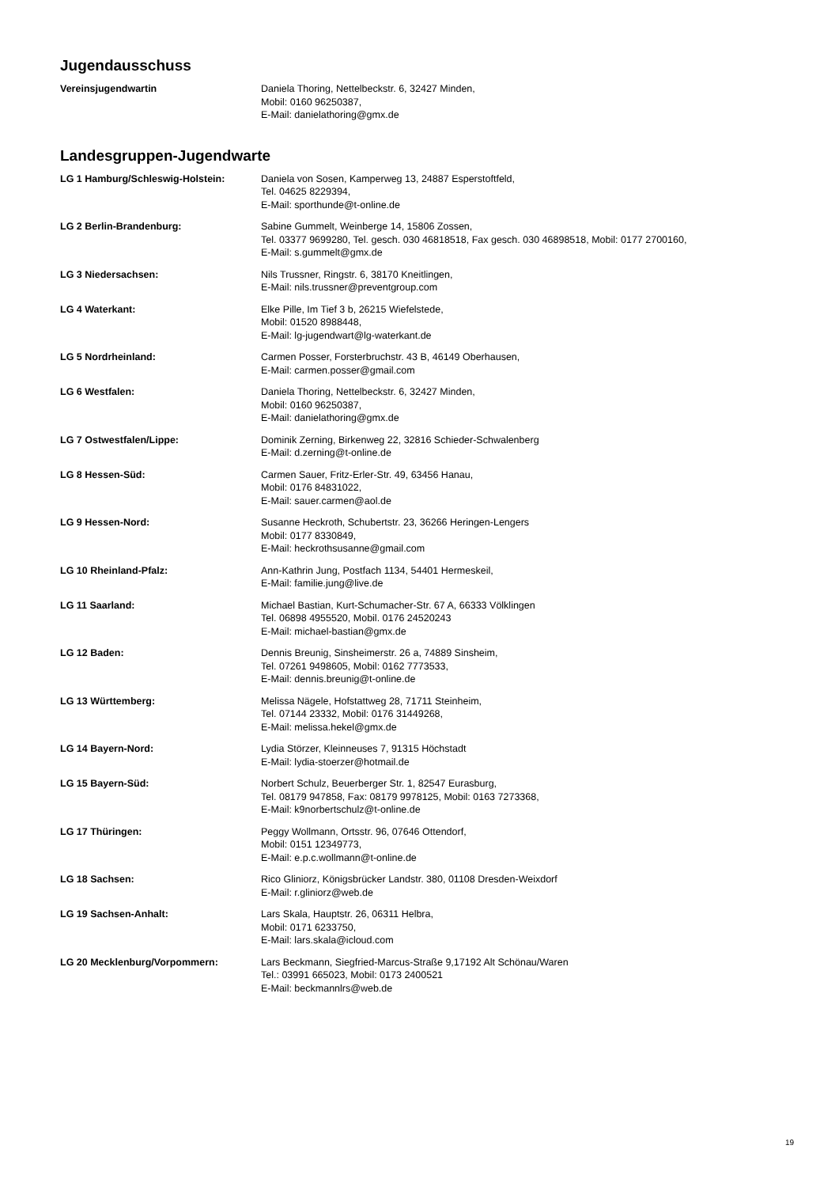Jugendausschuss
Vereinsjugendwartin Daniela Thoring, Nettelbeckstr. 6, 32427 Minden,
Mobil: 0160 96250387,
E-Mail: danielathoring@gmx.de
Landesgruppen-Jugendwarte
LG 1 Hamburg/Schleswig-Holstein: Daniela von Sosen, Kamperweg 13, 24887 Esperstoftfeld,
Tel. 04625 8229394,
E-Mail: sporthunde@t-online.de
LG 2 Berlin-Brandenburg: Sabine Gummelt, Weinberge 14, 15806 Zossen,
Tel. 03377 9699280, Tel. gesch. 030 46818518, Fax gesch. 030 46898518, Mobil: 0177 2700160,
E-Mail: s.gummelt@gmx.de
LG 3 Niedersachsen: Nils Trussner, Ringstr. 6, 38170 Kneitlingen,
E-Mail: nils.trussner@preventgroup.com
LG 4 Waterkant: Elke Pille, Im Tief 3 b, 26215 Wiefelstede,
Mobil: 01520 8988448,
E-Mail: lg-jugendwart@lg-waterkant.de
LG 5 Nordrheinland: Carmen Posser, Forsterbruchstr. 43 B, 46149 Oberhausen,
E-Mail: carmen.posser@gmail.com
LG 6 Westfalen: Daniela Thoring, Nettelbeckstr. 6, 32427 Minden,
Mobil: 0160 96250387,
E-Mail: danielathoring@gmx.de
LG 7 Ostwestfalen/Lippe: Dominik Zerning, Birkenweg 22, 32816 Schieder-Schwalenberg
E-Mail: d.zerning@t-online.de
LG 8 Hessen-Süd: Carmen Sauer, Fritz-Erler-Str. 49, 63456 Hanau,
Mobil: 0176 84831022,
E-Mail: sauer.carmen@aol.de
LG 9 Hessen-Nord: Susanne Heckroth, Schubertstr. 23, 36266 Heringen-Lengers
Mobil: 0177 8330849,
E-Mail: heckrothsusanne@gmail.com
LG 10 Rheinland-Pfalz: Ann-Kathrin Jung, Postfach 1134, 54401 Hermeskeil,
E-Mail: familie.jung@live.de
LG 11 Saarland: Michael Bastian, Kurt-Schumacher-Str. 67 A, 66333 Völklingen
Tel. 06898 4955520, Mobil. 0176 24520243
E-Mail: michael-bastian@gmx.de
LG 12 Baden: Dennis Breunig, Sinsheimerstr. 26 a, 74889 Sinsheim,
Tel. 07261 9498605, Mobil: 0162 7773533,
E-Mail: dennis.breunig@t-online.de
LG 13 Württemberg: Melissa Nägele, Hofstattweg 28, 71711 Steinheim,
Tel. 07144 23332, Mobil: 0176 31449268,
E-Mail: melissa.hekel@gmx.de
LG 14 Bayern-Nord: Lydia Störzer, Kleinneuses 7, 91315 Höchstadt
E-Mail: lydia-stoerzer@hotmail.de
LG 15 Bayern-Süd: Norbert Schulz, Beuerberger Str. 1, 82547 Eurasburg,
Tel. 08179 947858, Fax: 08179 9978125, Mobil: 0163 7273368,
E-Mail: k9norbertschulz@t-online.de
LG 17 Thüringen: Peggy Wollmann, Ortsstr. 96, 07646 Ottendorf,
Mobil: 0151 12349773,
E-Mail: e.p.c.wollmann@t-online.de
LG 18 Sachsen: Rico Gliniorz, Königsbrücker Landstr. 380, 01108 Dresden-Weixdorf
E-Mail: r.gliniorz@web.de
LG 19 Sachsen-Anhalt: Lars Skala, Hauptstr. 26, 06311 Helbra,
Mobil: 0171 6233750,
E-Mail: lars.skala@icloud.com
LG 20 Mecklenburg/Vorpommern: Lars Beckmann, Siegfried-Marcus-Straße 9,17192 Alt Schönau/Waren
Tel.: 03991 665023, Mobil: 0173 2400521
E-Mail: beckmannlrs@web.de
19